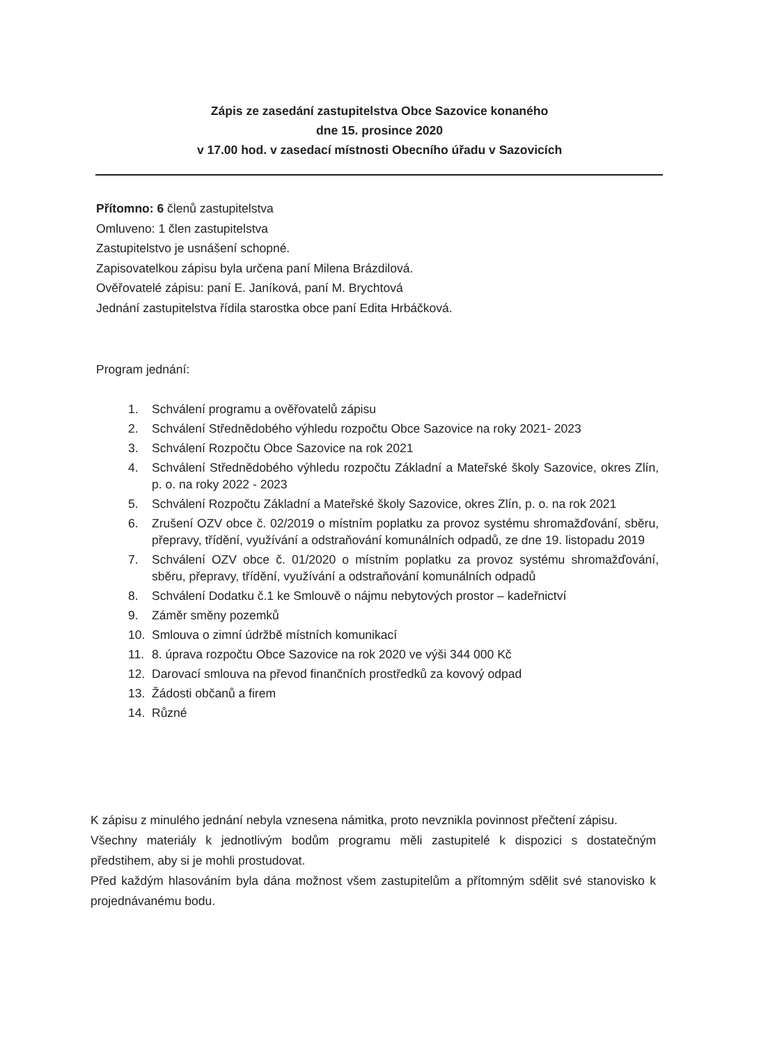Zápis ze zasedání zastupitelstva Obce Sazovice konaného
dne 15. prosince 2020
v 17.00 hod. v zasedací místnosti Obecního úřadu v Sazovicích
Přítomno: 6 členů zastupitelstva
Omluveno: 1 člen zastupitelstva
Zastupitelstvo je usnášení schopné.
Zapisovatelkou zápisu byla určena paní Milena Brázdilová.
Ověřovatelé zápisu: paní E. Janíková, paní M. Brychtová
Jednání zastupitelstva řídila starostka obce paní Edita Hrbáčková.
Program jednání:
1. Schválení programu a ověřovatelů zápisu
2. Schválení Střednědobého výhledu rozpočtu Obce Sazovice na roky 2021- 2023
3. Schválení Rozpočtu Obce Sazovice na rok 2021
4. Schválení Střednědobého výhledu rozpočtu Základní a Mateřské školy Sazovice, okres Zlín, p. o. na roky 2022 - 2023
5. Schválení Rozpočtu Základní a Mateřské školy Sazovice, okres Zlín, p. o. na rok 2021
6. Zrušení OZV obce č. 02/2019 o místním poplatku za provoz systému shromažďování, sběru, přepravy, třídění, využívání a odstraňování komunálních odpadů, ze dne 19. listopadu 2019
7. Schválení OZV obce č. 01/2020 o místním poplatku za provoz systému shromažďování, sběru, přepravy, třídění, využívání a odstraňování komunálních odpadů
8. Schválení Dodatku č.1 ke Smlouvě o nájmu nebytových prostor – kadeřnictví
9. Záměr směny pozemků
10. Smlouva o zimní údržbě místních komunikací
11. 8. úprava rozpočtu Obce Sazovice na rok 2020 ve výši 344 000 Kč
12. Darovací smlouva na převod finančních prostředků za kovový odpad
13. Žádosti občanů a firem
14. Různé
K zápisu z minulého jednání nebyla vznesena námitka, proto nevznikla povinnost přečtení zápisu.
Všechny materiály k jednotlivým bodům programu měli zastupitelé k dispozici s dostatečným předstihem, aby si je mohli prostudovat.
Před každým hlasováním byla dána možnost všem zastupitelům a přítomným sdělit své stanovisko k projednávanému bodu.